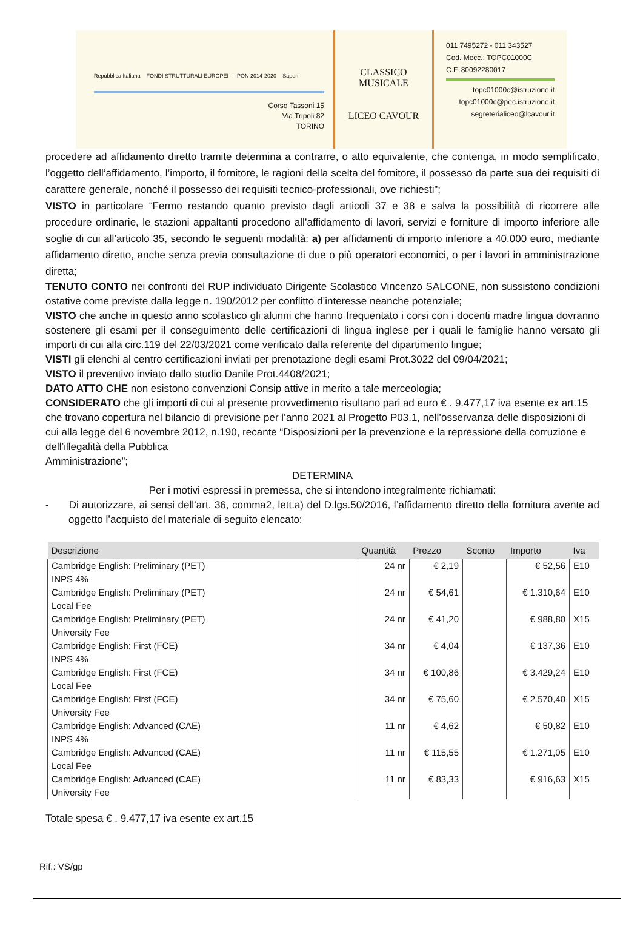Repubblica Italiana FONDI STRUTTURALI EUROPEI — PON 2014-2020 Saperi
Corso Tassoni 15
Via Tripoli 82
TORINO
CLASSICO MUSICALE
LICEO CAVOUR
011 7495272 - 011 343527
Cod. Mecc.: TOPC01000C
C.F. 80092280017
topc01000c@istruzione.it
topc01000c@pec.istruzione.it
segreterialiceo@lcavour.it
procedere ad affidamento diretto tramite determina a contrarre, o atto equivalente, che contenga, in modo semplificato, l’oggetto dell’affidamento, l’importo, il fornitore, le ragioni della scelta del fornitore, il possesso da parte sua dei requisiti di carattere generale, nonché il possesso dei requisiti tecnico-professionali, ove richiesti”;
VISTO in particolare “Fermo restando quanto previsto dagli articoli 37 e 38 e salva la possibilità di ricorrere alle procedure ordinarie, le stazioni appaltanti procedono all’affidamento di lavori, servizi e forniture di importo inferiore alle soglie di cui all’articolo 35, secondo le seguenti modalità: a) per affidamenti di importo inferiore a 40.000 euro, mediante affidamento diretto, anche senza previa consultazione di due o più operatori economici, o per i lavori in amministrazione diretta;
TENUTO CONTO nei confronti del RUP individuato Dirigente Scolastico Vincenzo SALCONE, non sussistono condizioni ostative come previste dalla legge n. 190/2012 per conflitto d’interesse neanche potenziale;
VISTO che anche in questo anno scolastico gli alunni che hanno frequentato i corsi con i docenti madre lingua dovranno sostenere gli esami per il conseguimento delle certificazioni di lingua inglese per i quali le famiglie hanno versato gli importi di cui alla circ.119 del 22/03/2021 come verificato dalla referente del dipartimento lingue;
VISTI gli elenchi al centro certificazioni inviati per prenotazione degli esami Prot.3022 del 09/04/2021;
VISTO il preventivo inviato dallo studio Danile Prot.4408/2021;
DATO ATTO CHE non esistono convenzioni Consip attive in merito a tale merceologia;
CONSIDERATO che gli importi di cui al presente provvedimento risultano pari ad euro € . 9.477,17 iva esente ex art.15 che trovano copertura nel bilancio di previsione per l’anno 2021 al Progetto P03.1, nell’osservanza delle disposizioni di cui alla legge del 6 novembre 2012, n.190, recante “Disposizioni per la prevenzione e la repressione della corruzione e dell’illegalità della Pubblica
Amministrazione”;
DETERMINA
Per i motivi espressi in premessa, che si intendono integralmente richiamati:
- Di autorizzare, ai sensi dell’art. 36, comma2, lett.a) del D.lgs.50/2016, l’affidamento diretto della fornitura avente ad oggetto l’acquisto del materiale di seguito elencato:
| Descrizione | Quantità | Prezzo | Sconto | Importo | Iva |
| --- | --- | --- | --- | --- | --- |
| Cambridge English: Preliminary (PET) INPS 4% | 24 nr | € 2,19 | | € 52,56 | E10 |
| Cambridge English: Preliminary (PET) Local Fee | 24 nr | € 54,61 | | € 1.310,64 | E10 |
| Cambridge English: Preliminary (PET) University Fee | 24 nr | € 41,20 | | € 988,80 | X15 |
| Cambridge English: First (FCE) INPS 4% | 34 nr | € 4,04 | | € 137,36 | E10 |
| Cambridge English: First (FCE) Local Fee | 34 nr | € 100,86 | | € 3.429,24 | E10 |
| Cambridge English: First (FCE) University Fee | 34 nr | € 75,60 | | € 2.570,40 | X15 |
| Cambridge English: Advanced (CAE) INPS 4% | 11 nr | € 4,62 | | € 50,82 | E10 |
| Cambridge English: Advanced (CAE) Local Fee | 11 nr | € 115,55 | | € 1.271,05 | E10 |
| Cambridge English: Advanced (CAE) University Fee | 11 nr | € 83,33 | | € 916,63 | X15 |
Totale spesa € . 9.477,17 iva esente ex art.15
Rif.: VS/gp